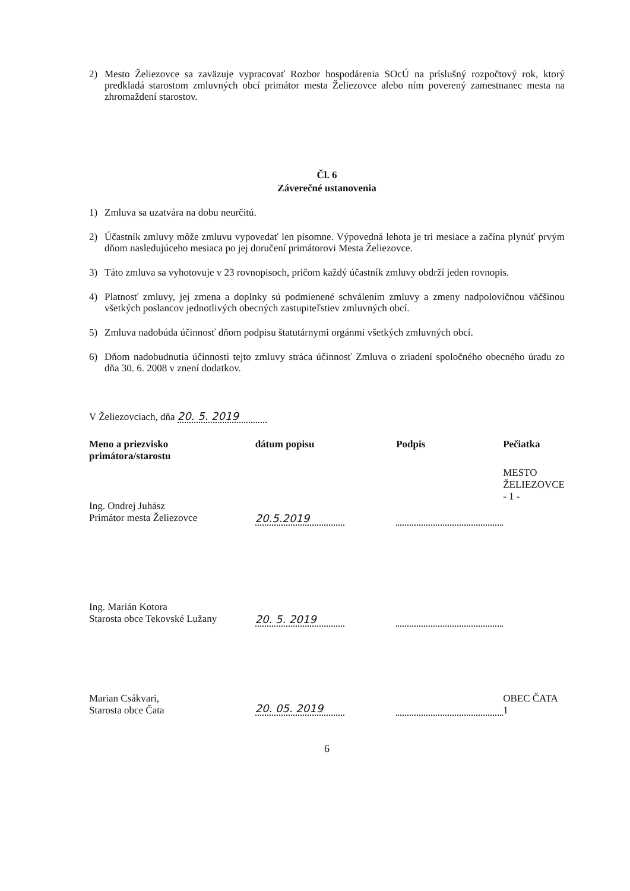2)
Mesto Želiezovce sa zaväzuje vypracovať Rozbor hospodárenia SOcÚ na príslušný rozpočtový rok, ktorý predkladá starostom zmluvných obcí primátor mesta Želiezovce alebo ním poverený zamestnanec mesta na zhromaždení starostov.
Čl. 6
Záverečné ustanovenia
1)
Zmluva sa uzatvára na dobu neurčitú.
2)
Účastník zmluvy môže zmluvu vypovedať len písomne. Výpovedná lehota je tri mesiace a začína plynúť prvým dňom nasledujúceho mesiaca po jej doručení primátorovi Mesta Želiezovce.
3)
Táto zmluva sa vyhotovuje v 23 rovnopisoch, pričom každý účastník zmluvy obdrží jeden rovnopis.
4)
Platnosť zmluvy, jej zmena a doplnky sú podmienené schválením zmluvy a zmeny nadpolovičnou väčšinou všetkých poslancov jednotlivých obecných zastupiteľstiev zmluvných obcí.
5)
Zmluva nadobúda účinnosť dňom podpisu štatutárnymi orgánmi všetkých zmluvných obcí.
6)
Dňom nadobudnutia účinnosti tejto zmluvy stráca účinnosť Zmluva o zriadení spoločného obecného úradu zo dňa 30. 6. 2008 v znení dodatkov.
V Želiezovciach, dňa 20. 5. 2019
| Meno a priezvisko primátora/starostu | dátum popisu | Podpis | Pečiatka |
| --- | --- | --- | --- |
| Ing. Ondrej Juhász Primátor mesta Želiezovce | 20.5.2019 | | MESTO ŽELIEZOVCE - 1 - |
| Ing. Marián Kotora Starosta obce Tekovské Lužany | 20. 5. 2019 | | |
| Marian Csákvari, Starosta obce Čata | 20. 05. 2019 | | OBEC ČATA 1 |
6